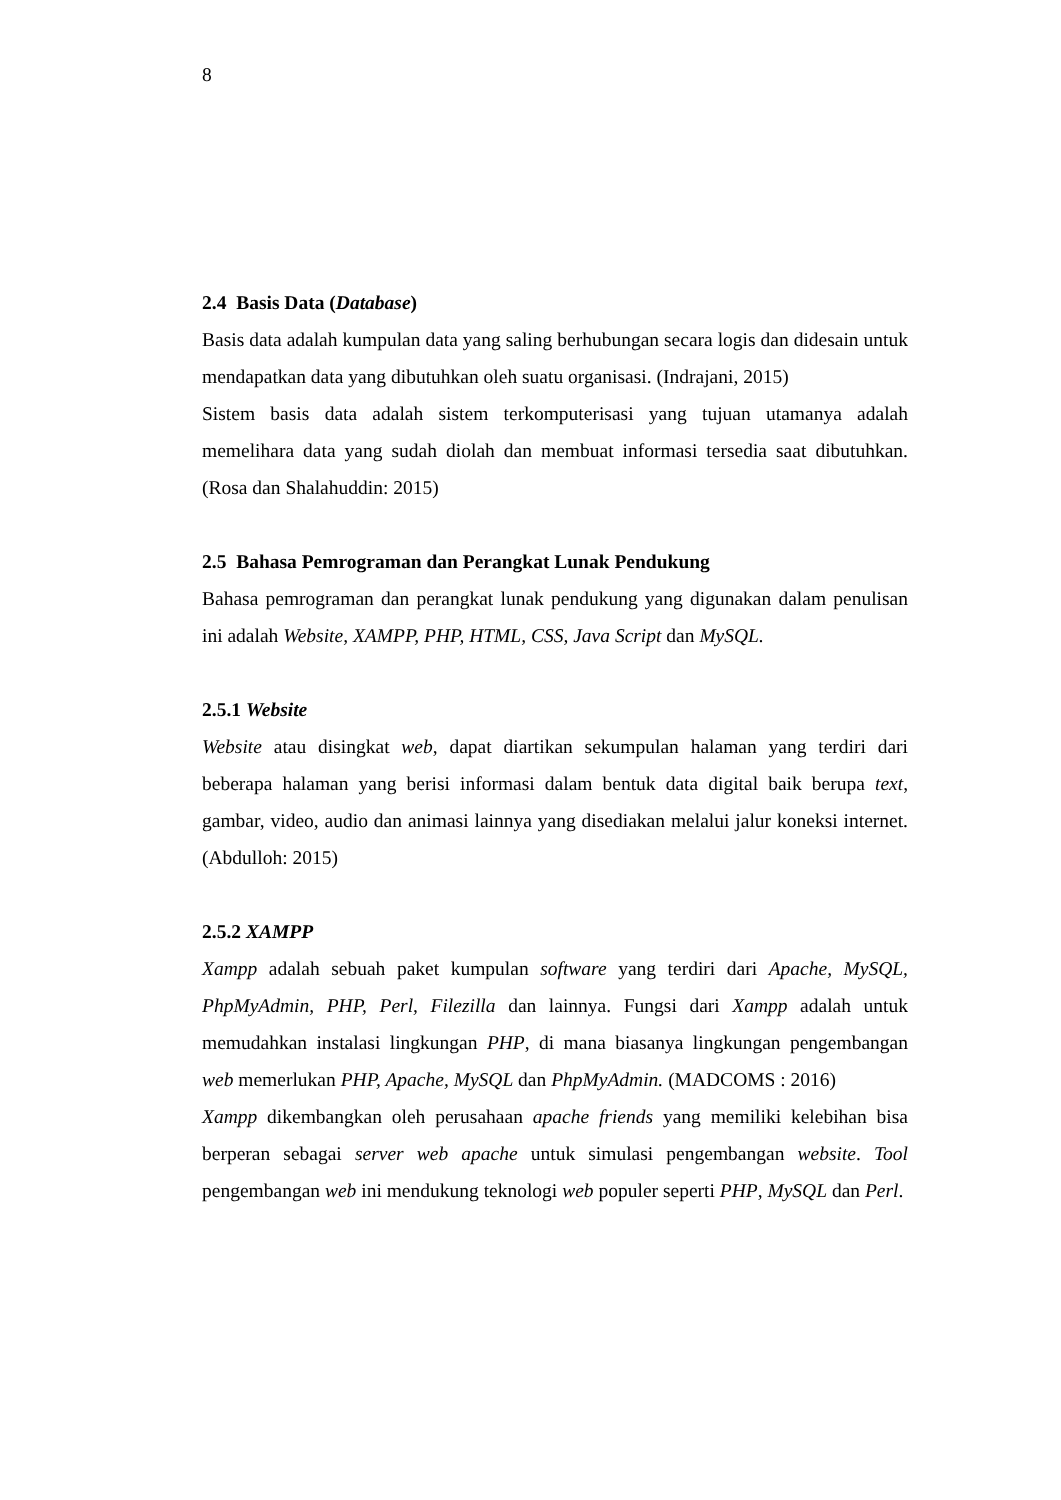8
2.4 Basis Data (Database)
Basis data adalah kumpulan data yang saling berhubungan secara logis dan didesain untuk mendapatkan data yang dibutuhkan oleh suatu organisasi. (Indrajani, 2015)
Sistem basis data adalah sistem terkomputerisasi yang tujuan utamanya adalah memelihara data yang sudah diolah dan membuat informasi tersedia saat dibutuhkan. (Rosa dan Shalahuddin: 2015)
2.5 Bahasa Pemrograman dan Perangkat Lunak Pendukung
Bahasa pemrograman dan perangkat lunak pendukung yang digunakan dalam penulisan ini adalah Website, XAMPP, PHP, HTML, CSS, Java Script dan MySQL.
2.5.1 Website
Website atau disingkat web, dapat diartikan sekumpulan halaman yang terdiri dari beberapa halaman yang berisi informasi dalam bentuk data digital baik berupa text, gambar, video, audio dan animasi lainnya yang disediakan melalui jalur koneksi internet. (Abdulloh: 2015)
2.5.2 XAMPP
Xampp adalah sebuah paket kumpulan software yang terdiri dari Apache, MySQL, PhpMyAdmin, PHP, Perl, Filezilla dan lainnya. Fungsi dari Xampp adalah untuk memudahkan instalasi lingkungan PHP, di mana biasanya lingkungan pengembangan web memerlukan PHP, Apache, MySQL dan PhpMyAdmin. (MADCOMS : 2016)
Xampp dikembangkan oleh perusahaan apache friends yang memiliki kelebihan bisa berperan sebagai server web apache untuk simulasi pengembangan website. Tool pengembangan web ini mendukung teknologi web populer seperti PHP, MySQL dan Perl.